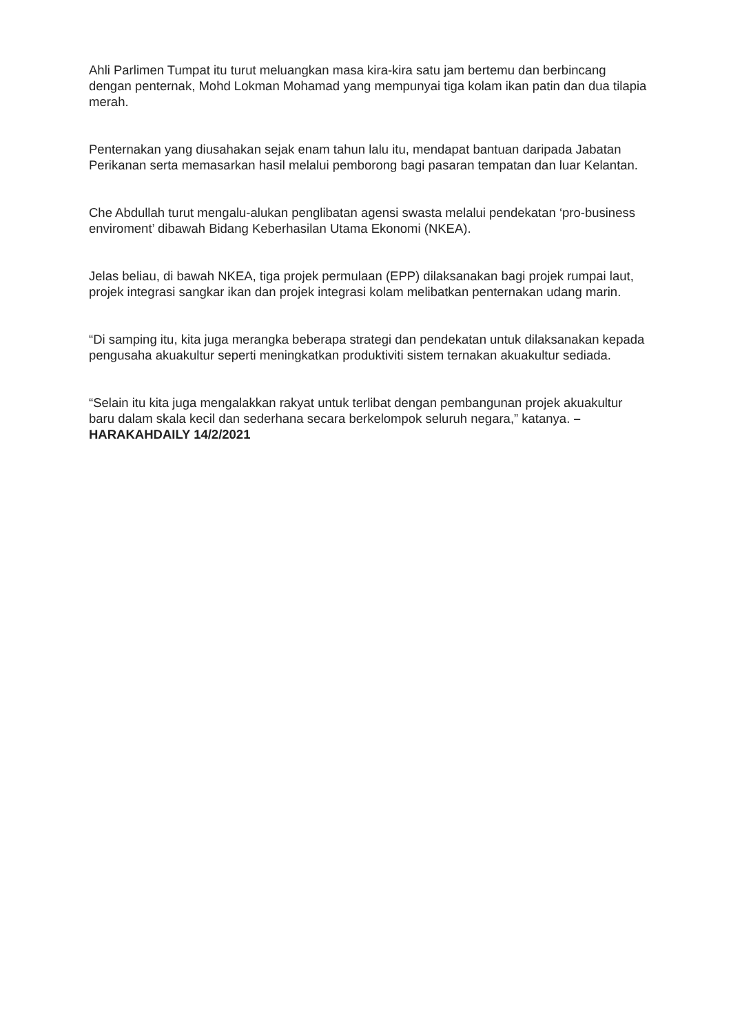Ahli Parlimen Tumpat itu turut meluangkan masa kira-kira satu jam bertemu dan berbincang dengan penternak, Mohd Lokman Mohamad yang mempunyai tiga kolam ikan patin dan dua tilapia merah.
Penternakan yang diusahakan sejak enam tahun lalu itu, mendapat bantuan daripada Jabatan Perikanan serta memasarkan hasil melalui pemborong bagi pasaran tempatan dan luar Kelantan.
Che Abdullah turut mengalu-alukan penglibatan agensi swasta melalui pendekatan ‘pro-business enviroment’ dibawah Bidang Keberhasilan Utama Ekonomi (NKEA).
Jelas beliau, di bawah NKEA, tiga projek permulaan (EPP) dilaksanakan bagi projek rumpai laut, projek integrasi sangkar ikan dan projek integrasi kolam melibatkan penternakan udang marin.
“Di samping itu, kita juga merangka beberapa strategi dan pendekatan untuk dilaksanakan kepada pengusaha akuakultur seperti meningkatkan produktiviti sistem ternakan akuakultur sediada.
“Selain itu kita juga mengalakkan rakyat untuk terlibat dengan pembangunan projek akuakultur baru dalam skala kecil dan sederhana secara berkelompok seluruh negara,” katanya. – HARAKAHDAILY 14/2/2021